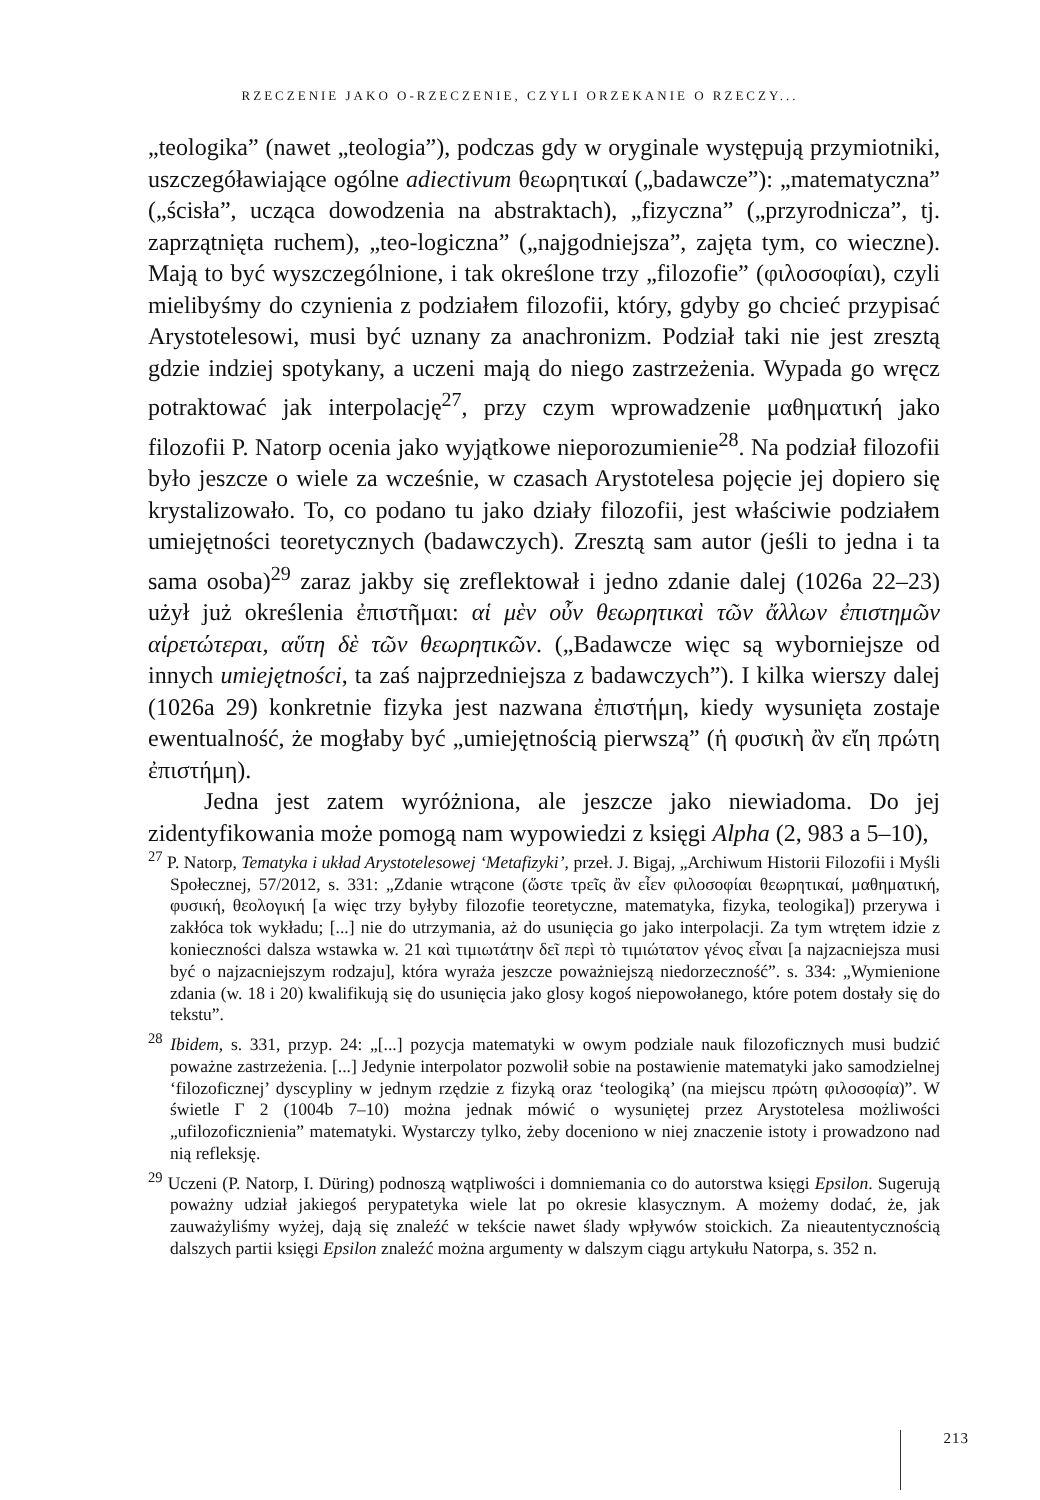RZECZENIE JAKO O-RZECZENIE, CZYLI ORZEKANIE O RZECZY...
„teologika” (nawet „teologia”), podczas gdy w oryginale występują przymiotniki, uszczegóławiające ogólne adiectivum θεωρητικαί („badawcze”): „matematyczna” („ścisła”, ucząca dowodzenia na abstraktach), „fizyczna” („przyrodnicza”, tj. zaprzątnięta ruchem), „teo-logiczna” („najgodniejsza”, zajęta tym, co wieczne). Mają to być wyszczególnione, i tak określone trzy „filozofie” (φιλοσοφίαι), czyli mielibyśmy do czynienia z podziałem filozofii, który, gdyby go chcieć przypisać Arystotelesowi, musi być uznany za anachronizm. Podział taki nie jest zresztą gdzie indziej spotykany, a uczeni mają do niego zastrzeżenia. Wypada go wręcz potraktować jak interpolację<sup>27</sup>, przy czym wprowadzenie μαθηματική jako filozofii P. Natorp ocenia jako wyjątkowe nieporozumienie<sup>28</sup>. Na podział filozofii było jeszcze o wiele za wcześnie, w czasach Arystotelesa pojęcie jej dopiero się krystalizowało. To, co podano tu jako działy filozofii, jest właściwie podziałem umiejętności teoretycznych (badawczych). Zresztą sam autor (jeśli to jedna i ta sama osoba)<sup>29</sup> zaraz jakby się zreflektował i jedno zdanie dalej (1026a 22–23) użył już określenia ἐπιστῆμαι: αἱ μὲν οὖν θεωρητικαὶ τῶν ἄλλων ἐπιστημῶν αἱρετώτεραι, αὕτη δὲ τῶν θεωρητικῶν. („Badawcze więc są wyborniejsze od innych umiejętności, ta zaś najprzedniejsza z badawczych”). I kilka wierszy dalej (1026a 29) konkretnie fizyka jest nazwana ἐπιστήμη, kiedy wysunięta zostaje ewentualność, że mogłaby być „umiejętnością pierwszą” (ἡ φυσικὴ ἂν εἴη πρώτη ἐπιστήμη).
Jedna jest zatem wyróżniona, ale jeszcze jako niewiadoma. Do jej zidentyfikowania może pomogą nam wypowiedzi z księgi Alpha (2, 983 a 5–10),
<sup>27</sup> P. Natorp, Tematyka i układ Arystotelesowej ‘Metafizyki’, przeł. J. Bigaj, „Archiwum Historii Filozofii i Myśli Społecznej, 57/2012, s. 331: „Zdanie wtrącone (ὥστε τρεῖς ἂν εἶεν φιλοσοφίαι θεωρητικαί, μαθηματική, φυσική, θεολογική [a więc trzy byłyby filozofie teoretyczne, matematyka, fizyka, teologika]) przerywa i zakłóca tok wykładu; [...] nie do utrzymania, aż do usunięcia go jako interpolacji. Za tym wtrętem idzie z konieczności dalsza wstawka w. 21 καὶ τιμιωτάτην δεῖ περὶ τὸ τιμιώτατον γένος εἶναι [a najzacniejsza musi być o najzacniejszym rodzaju], która wyraża jeszcze poważniejszą niedorzeczność”. s. 334: „Wymienione zdania (w. 18 i 20) kwalifikują się do usunięcia jako glosy kogoś niepowołanego, które potem dostały się do tekstu”.
<sup>28</sup> Ibidem, s. 331, przyp. 24: „[...] pozycja matematyki w owym podziale nauk filozoficznych musi budzić poważne zastrzeżenia. [...] Jedynie interpolator pozwolił sobie na postawienie matematyki jako samodzielnej ‘filozoficznej’ dyscypliny w jednym rzędzie z fizyką oraz ‘teologiką’ (na miejscu πρώτη φιλοσοφία)”. W świetle Γ 2 (1004b 7–10) można jednak mówić o wysuniętej przez Arystotelesa możliwości „ufilozoficznienia” matematyki. Wystarczy tylko, żeby doceniono w niej znaczenie istoty i prowadzono nad nią refleksję.
<sup>29</sup> Uczeni (P. Natorp, I. Düring) podnoszą wątpliwości i domniemania co do autorstwa księgi Epsilon. Sugerują poważny udział jakiegoś perypatetyka wiele lat po okresie klasycznym. A możemy dodać, że, jak zauważyliśmy wyżej, dają się znaleźć w tekście nawet ślady wpływów stoickich. Za nieautentycznością dalszych partii księgi Epsilon znaleźć można argumenty w dalszym ciągu artykułu Natorpa, s. 352 n.
213